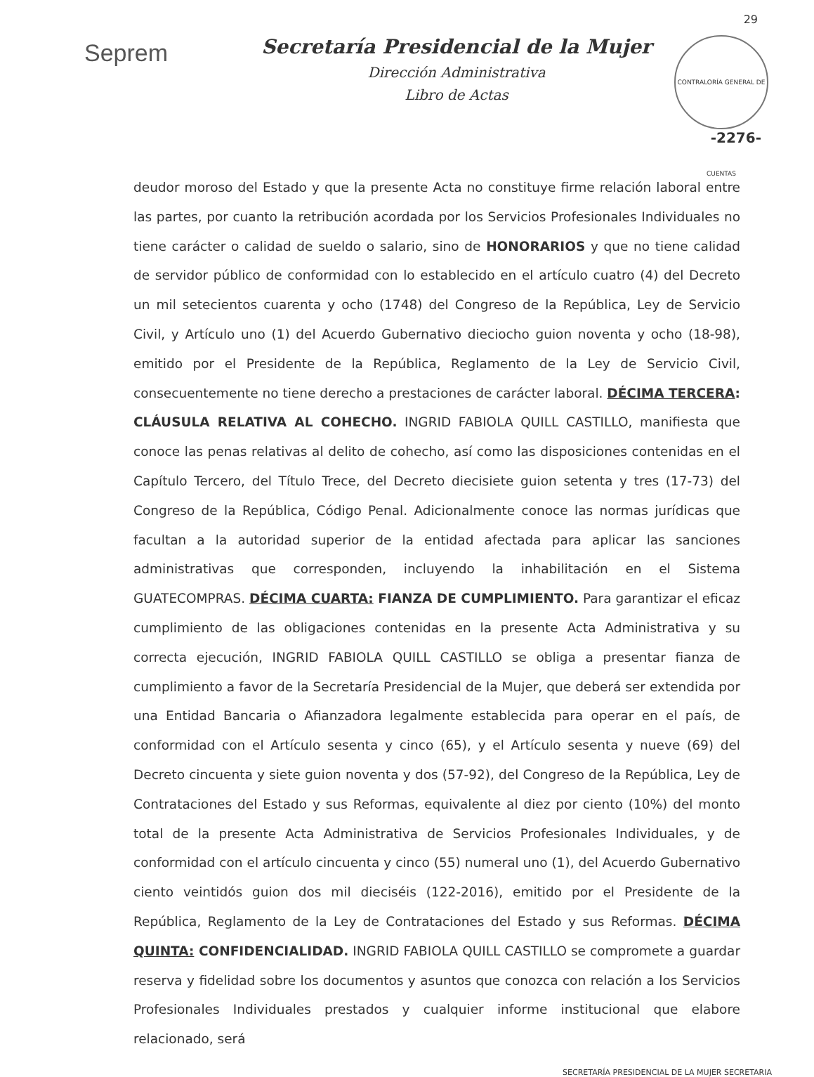29
Seprem
Secretaría Presidencial de la Mujer
Dirección Administrativa
Libro de Actas
CONTRALORÍA GENERAL DE CUENTAS
-2276-
deudor moroso del Estado y que la presente Acta no constituye firme relación laboral entre las partes, por cuanto la retribución acordada por los Servicios Profesionales Individuales no tiene carácter o calidad de sueldo o salario, sino de HONORARIOS y que no tiene calidad de servidor público de conformidad con lo establecido en el artículo cuatro (4) del Decreto un mil setecientos cuarenta y ocho (1748) del Congreso de la República, Ley de Servicio Civil, y Artículo uno (1) del Acuerdo Gubernativo dieciocho guion noventa y ocho (18-98), emitido por el Presidente de la República, Reglamento de la Ley de Servicio Civil, consecuentemente no tiene derecho a prestaciones de carácter laboral. DÉCIMA TERCERA: CLÁUSULA RELATIVA AL COHECHO. INGRID FABIOLA QUILL CASTILLO, manifiesta que conoce las penas relativas al delito de cohecho, así como las disposiciones contenidas en el Capítulo Tercero, del Título Trece, del Decreto diecisiete guion setenta y tres (17-73) del Congreso de la República, Código Penal. Adicionalmente conoce las normas jurídicas que facultan a la autoridad superior de la entidad afectada para aplicar las sanciones administrativas que corresponden, incluyendo la inhabilitación en el Sistema GUATECOMPRAS. DÉCIMA CUARTA: FIANZA DE CUMPLIMIENTO. Para garantizar el eficaz cumplimiento de las obligaciones contenidas en la presente Acta Administrativa y su correcta ejecución, INGRID FABIOLA QUILL CASTILLO se obliga a presentar fianza de cumplimiento a favor de la Secretaría Presidencial de la Mujer, que deberá ser extendida por una Entidad Bancaria o Afianzadora legalmente establecida para operar en el país, de conformidad con el Artículo sesenta y cinco (65), y el Artículo sesenta y nueve (69) del Decreto cincuenta y siete guion noventa y dos (57-92), del Congreso de la República, Ley de Contrataciones del Estado y sus Reformas, equivalente al diez por ciento (10%) del monto total de la presente Acta Administrativa de Servicios Profesionales Individuales, y de conformidad con el artículo cincuenta y cinco (55) numeral uno (1), del Acuerdo Gubernativo ciento veintidós guion dos mil dieciséis (122-2016), emitido por el Presidente de la República, Reglamento de la Ley de Contrataciones del Estado y sus Reformas. DÉCIMA QUINTA: CONFIDENCIALIDAD. INGRID FABIOLA QUILL CASTILLO se compromete a guardar reserva y fidelidad sobre los documentos y asuntos que conozca con relación a los Servicios Profesionales Individuales prestados y cualquier informe institucional que elabore relacionado, será
SECRETARÍA PRESIDENCIAL DE LA MUJER SECRETARIA